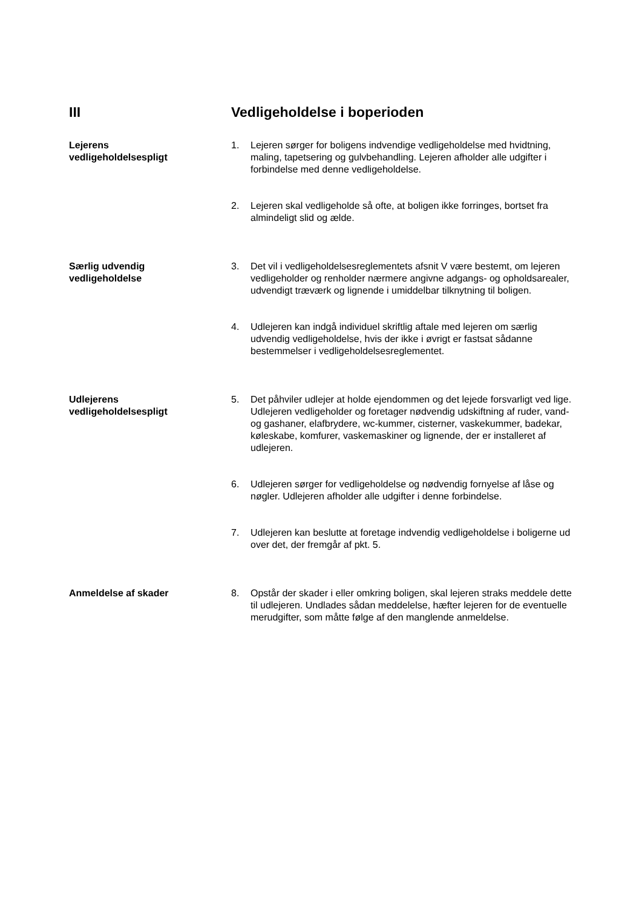III Vedligeholdelse i boperioden
Lejerens
vedligeholdelsespligt
1. Lejeren sørger for boligens indvendige vedligeholdelse med hvidtning, maling, tapetsering og gulvbehandling. Lejeren afholder alle udgifter i forbindelse med denne vedligeholdelse.
2. Lejeren skal vedligeholde så ofte, at boligen ikke forringes, bortset fra almindeligt slid og ælde.
Særlig udvendig
vedligeholdelse
3. Det vil i vedligeholdelsesreglementets afsnit V være bestemt, om lejeren vedligeholder og renholder nærmere angivne adgangs- og opholdsarealer, udvendigt træværk og lignende i umiddelbar tilknytning til boligen.
4. Udlejeren kan indgå individuel skriftlig aftale med lejeren om særlig udvendig vedligeholdelse, hvis der ikke i øvrigt er fastsat sådanne bestemmelser i vedligeholdelsesreglementet.
Udlejerens
vedligeholdelsespligt
5. Det påhviler udlejer at holde ejendommen og det lejede forsvarligt ved lige.
Udlejeren vedligeholder og foretager nødvendig udskiftning af ruder, vand- og gashaner, elafbrydere, wc-kummer, cisterner, vaskekummer, badekar, køleskabe, komfurer, vaskemaskiner og lignende, der er installeret af udlejeren.
6. Udlejeren sørger for vedligeholdelse og nødvendig fornyelse af låse og nøgler. Udlejeren afholder alle udgifter i denne forbindelse.
7. Udlejeren kan beslutte at foretage indvendig vedligeholdelse i boligerne ud over det, der fremgår af pkt. 5.
Anmeldelse af skader 8. Opstår der skader i eller omkring boligen, skal lejeren straks meddele dette til udlejeren. Undlades sådan meddelelse, hæfter lejeren for de eventuelle merudgifter, som måtte følge af den manglende anmeldelse.